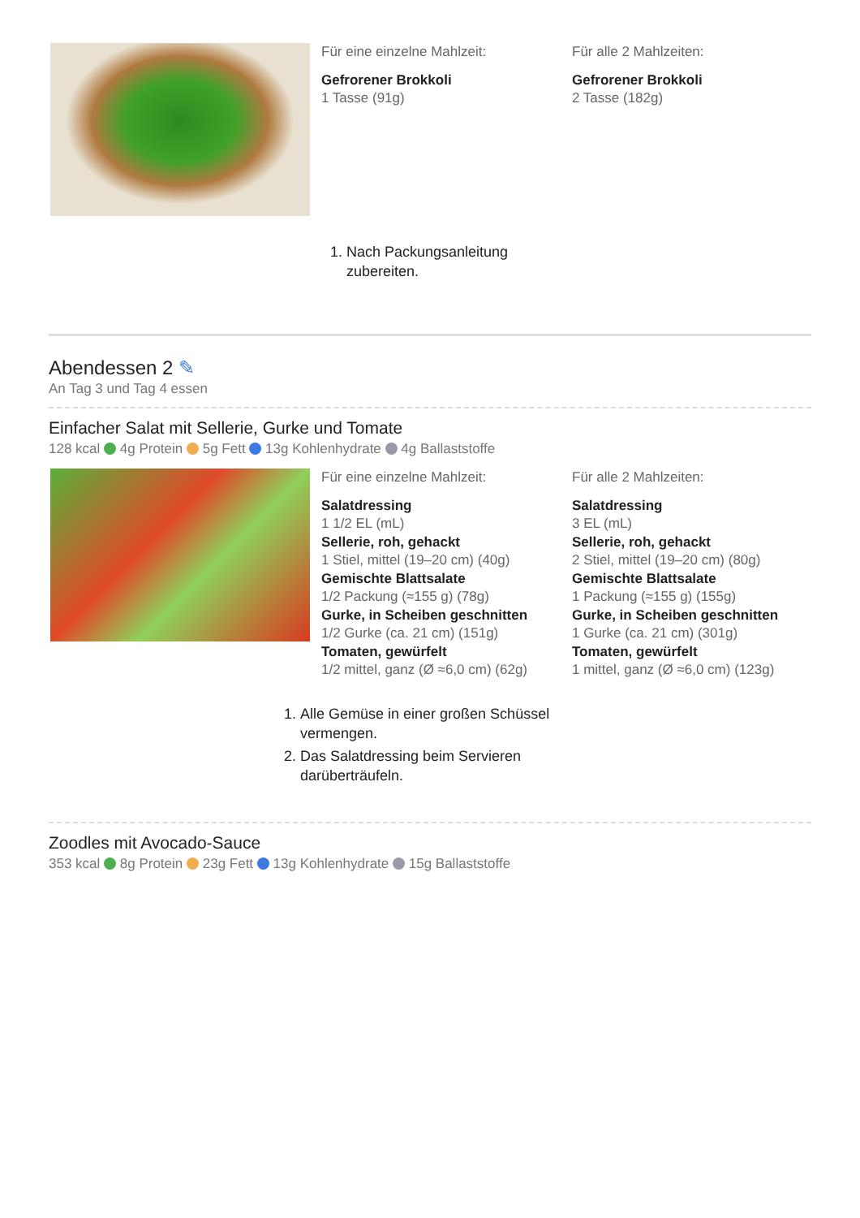Für eine einzelne Mahlzeit:
Gefrorener Brokkoli
1 Tasse (91g)
Für alle 2 Mahlzeiten:
Gefrorener Brokkoli
2 Tasse (182g)
1. Nach Packungsanleitung zubereiten.
Abendessen 2 ✎
An Tag 3 und Tag 4 essen
Einfacher Salat mit Sellerie, Gurke und Tomate
128 kcal 4g Protein 5g Fett 13g Kohlenhydrate 4g Ballaststoffe
Für eine einzelne Mahlzeit:
Salatdressing
1 1/2 EL (mL)
Sellerie, roh, gehackt
1 Stiel, mittel (19–20 cm) (40g)
Gemischte Blattsalate
1/2 Packung (≈155 g) (78g)
Gurke, in Scheiben geschnitten
1/2 Gurke (ca. 21 cm) (151g)
Tomaten, gewürfelt
1/2 mittel, ganz (Ø ≈6,0 cm) (62g)
Für alle 2 Mahlzeiten:
Salatdressing
3 EL (mL)
Sellerie, roh, gehackt
2 Stiel, mittel (19–20 cm) (80g)
Gemischte Blattsalate
1 Packung (≈155 g) (155g)
Gurke, in Scheiben geschnitten
1 Gurke (ca. 21 cm) (301g)
Tomaten, gewürfelt
1 mittel, ganz (Ø ≈6,0 cm) (123g)
1. Alle Gemüse in einer großen Schüssel vermengen.
2. Das Salatdressing beim Servieren darüberträufeln.
Zoodles mit Avocado-Sauce
353 kcal 8g Protein 23g Fett 13g Kohlenhydrate 15g Ballaststoffe